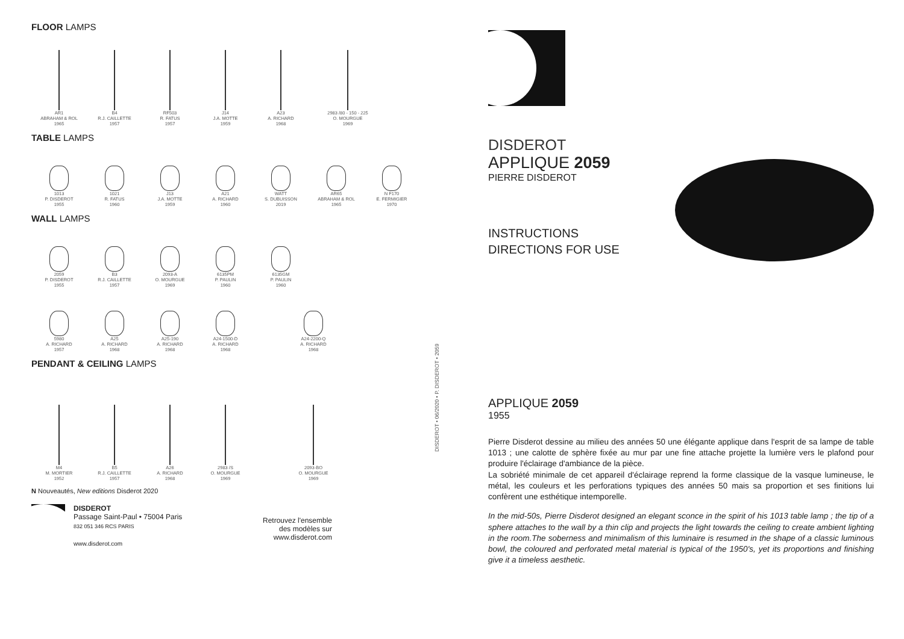FLOOR LAMPS
AR1
ABRAHAM & ROL
1965
B4
R.J. CAILLETTE
1957
RF503
R. FATUS
1957
J14
J.A. MOTTE
1959
A23
A. RICHARD
1968
2983 /80 - 150 - 225
O. MOURGUE
1969
TABLE LAMPS
1013
P. DISDEROT
1955
1021
R. FATUS
1960
J13
J.A. MOTTE
1959
A21
A. RICHARD
1960
WATT
S. DUBUISSON
2019
AR65
ABRAHAM & ROL
1965
N F170
E. FERMIGIER
1970
WALL LAMPS
2059
P. DISDEROT
1955
B3
R.J. CAILLETTE
1957
2093-A
O. MOURGUE
1969
6135PM
P. PAULIN
1960
6135GM
P. PAULIN
1960
5980
A. RICHARD
1957
A25
A. RICHARD
1968
A25-190
A. RICHARD
1968
A24-1500-D
A. RICHARD
1968
A24-2200-Q
A. RICHARD
1968
PENDANT & CEILING LAMPS
M4
M. MORTIER
1952
B5
R.J. CAILLETTE
1957
A26
A. RICHARD
1968
2983 /S
O. MOURGUE
1969
2093-BO
O. MOURGUE
1969
N Nouveautés, New editions Disderot 2020
DISDEROT
Passage Saint-Paul • 75004 Paris
832 051 346 RCS PARIS
www.disderot.com
Retrouvez l'ensemble
des modèles sur
www.disderot.com
DISDEROT • 06/2020 • P. DISDEROT • 2059
DISDEROT
APPLIQUE 2059
PIERRE DISDEROT
INSTRUCTIONS
DIRECTIONS FOR USE
APPLIQUE 2059
1955
Pierre Disderot dessine au milieu des années 50 une élégante applique dans l'esprit de sa lampe de table 1013 ; une calotte de sphère fixée au mur par une fine attache projette la lumière vers le plafond pour produire l'éclairage d'ambiance de la pièce.
La sobriété minimale de cet appareil d'éclairage reprend la forme classique de la vasque lumineuse, le métal, les couleurs et les perforations typiques des années 50 mais sa proportion et ses finitions lui confèrent une esthétique intemporelle.
In the mid-50s, Pierre Disderot designed an elegant sconce in the spirit of his 1013 table lamp ; the tip of a sphere attaches to the wall by a thin clip and projects the light towards the ceiling to create ambient lighting in the room.The soberness and minimalism of this luminaire is resumed in the shape of a classic luminous bowl, the coloured and perforated metal material is typical of the 1950's, yet its proportions and finishing give it a timeless aesthetic.